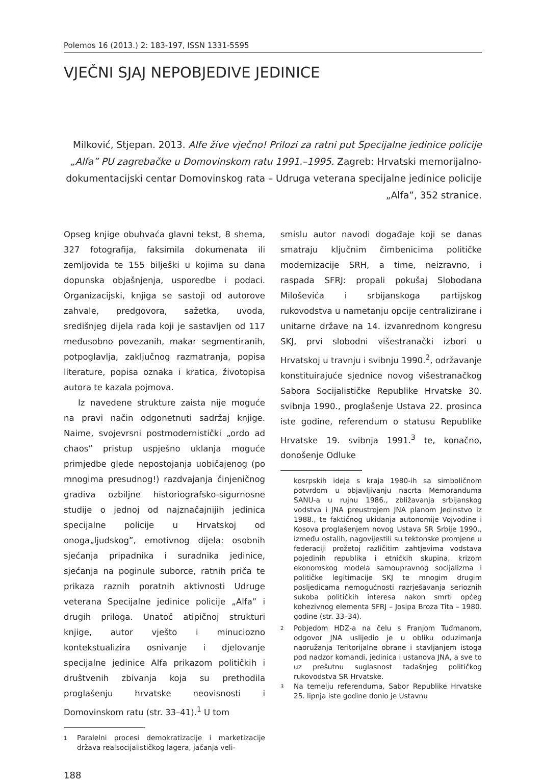Polemos 16 (2013.) 2: 183-197, ISSN 1331-5595
VJEČNI SJAJ NEPOBJEDIVE JEDINICE
Milković, Stjepan. 2013. Alfe žive vječno! Prilozi za ratni put Specijalne jedinice policije „Alfa” PU zagrebačke u Domovinskom ratu 1991.–1995. Zagreb: Hrvatski memorijalno-dokumentacijski centar Domovinskog rata – Udruga veterana specijalne jedinice policije „Alfa”, 352 stranice.
Opseg knjige obuhvaća glavni tekst, 8 shema, 327 fotografija, faksimila dokumenata ili zemljovida te 155 bilješki u kojima su dana dopunska objašnjenja, usporedbe i podaci. Organizacijski, knjiga se sastoji od autorove zahvale, predgovora, sažetka, uvoda, središnjeg dijela rada koji je sastavljen od 117 međusobno povezanih, makar segmentiranih, potpoglavlja, zaključnog razmatranja, popisa literature, popisa oznaka i kratica, životopisa autora te kazala pojmova.
Iz navedene strukture zaista nije moguće na pravi način odgonetnuti sadržaj knjige. Naime, svojevrsni postmodernistički „ordo ad chaos” pristup uspješno uklanja moguće primjedbe glede nepostojanja uobičajenog (po mnogima presudnog!) razdvajanja činjeničnog gradiva ozbiljne historiografsko-sigurnosne studije o jednoj od najznačajnijih jedinica specijalne policije u Hrvatskoj od onoga„ljudskog”, emotivnog dijela: osobnih sjećanja pripadnika i suradnika jedinice, sjećanja na poginule suborce, ratnih priča te prikaza raznih poratnih aktivnosti Udruge veterana Specijalne jedinice policije „Alfa” i drugih priloga. Unatoč atipičnoj strukturi knjige, autor vješto i minuciozno kontekstualizira osnivanje i djelovanje specijalne jedinice Alfa prikazom političkih i društvenih zbivanja koja su prethodila proglašenju hrvatske neovisnosti i Domovinskom ratu (str. 33–41).<sup>1</sup> U tom
1 Paralelni procesi demokratizacije i marketizacije država realsocijalističkog lagera, jačanja veli-
188
smislu autor navodi događaje koji se danas smatraju ključnim čimbenicima političke modernizacije SRH, a time, neizravno, i raspada SFRJ: propali pokušaj Slobodana Miloševića i srbijanskoga partijskog rukovodstva u nametanju opcije centralizirane i unitarne države na 14. izvanrednom kongresu SKJ, prvi slobodni višestranački izbori u Hrvatskoj u travnju i svibnju 1990.<sup>2</sup>, održavanje konstituirajuće sjednice novog višestranačkog Sabora Socijalističke Republike Hrvatske 30. svibnja 1990., proglašenje Ustava 22. prosinca iste godine, referendum o statusu Republike Hrvatske 19. svibnja 1991.<sup>3</sup> te, konačno, donošenje Odluke
kosrpskih ideja s kraja 1980-ih sa simboličnom potvrdom u objavljivanju nacrta Memoranduma SANU-a u rujnu 1986., zbližavanja srbijanskog vodstva i JNA preustrojem JNA planom Jedinstvo iz 1988., te faktičnog ukidanja autonomije Vojvodine i Kosova proglašenjem novog Ustava SR Srbije 1990., između ostalih, nagovijestili su tektonske promjene u federaciji prožetoj različitim zahtjevima vodstava pojedinih republika i etničkih skupina, krizom ekonomskog modela samoupravnog socijalizma i političke legitimacije SKJ te mnogim drugim posljedicama nemogućnosti razrješavanja serioznih sukoba političkih interesa nakon smrti općeg kohezivnog elementa SFRJ – Josipa Broza Tita – 1980. godine (str. 33–34).
2 Pobjedom HDZ-a na čelu s Franjom Tuđmanom, odgovor JNA uslijedio je u obliku oduzimanja naoružanja Teritorijalne obrane i stavljanjem istoga pod nadzor komandi, jedinica i ustanova JNA, a sve to uz prešutnu suglasnost tadašnjeg političkog rukovodstva SR Hrvatske.
3 Na temelju referenduma, Sabor Republike Hrvatske 25. lipnja iste godine donio je Ustavnu